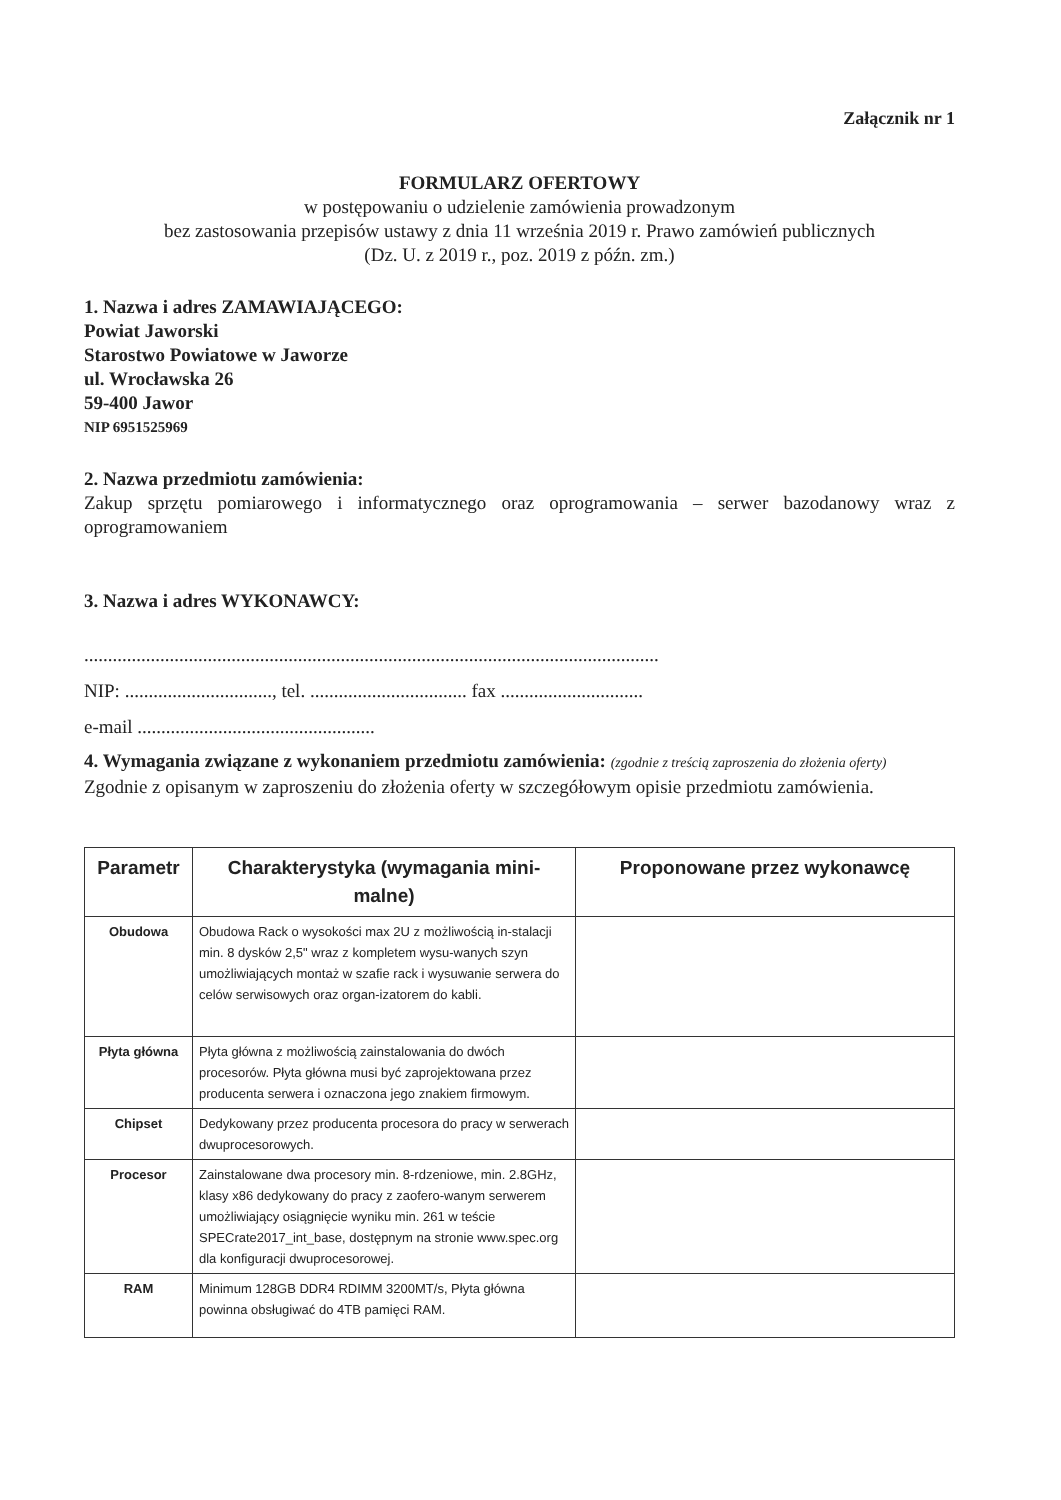Załącznik nr 1
FORMULARZ OFERTOWY
w postępowaniu o udzielenie zamówienia prowadzonym
bez zastosowania przepisów ustawy z dnia 11 września 2019 r. Prawo zamówień publicznych
(Dz. U. z 2019 r., poz. 2019 z późn. zm.)
1. Nazwa i adres ZAMAWIAJĄCEGO:
Powiat Jaworski
Starostwo Powiatowe w Jaworze
ul. Wrocławska 26
59-400 Jawor
NIP 6951525969
2. Nazwa przedmiotu zamówienia:
Zakup sprzętu pomiarowego i informatycznego oraz oprogramowania – serwer bazodanowy wraz z oprogramowaniem
3. Nazwa i adres WYKONAWCY:
.........................................................................................................................
NIP: ..............................., tel. ................................. fax ..............................
e-mail ..................................................
4. Wymagania związane z wykonaniem przedmiotu zamówienia: (zgodnie z treścią zaproszenia do złożenia oferty)
Zgodnie z opisanym w zaproszeniu do złożenia oferty w szczegółowym opisie przedmiotu zamówienia.
| Parametr | Charakterystyka (wymagania mini-malne) | Proponowane przez wykonawcę |
| --- | --- | --- |
| Obudowa | Obudowa Rack o wysokości max 2U z możliwością in-stalacji min. 8 dysków 2,5" wraz z kompletem wysu-wanych szyn umożliwiających montaż w szafie rack i wysuwanie serwera do celów serwisowych oraz organ-izatorem do kabli. | |
| Płyta główna | Płyta główna z możliwością zainstalowania do dwóch procesorów. Płyta główna musi być zaprojektowana przez producenta serwera i oznaczona jego znakiem firmowym. | |
| Chipset | Dedykowany przez producenta procesora do pracy w serwerach dwuprocesorowych. | |
| Procesor | Zainstalowane dwa procesory min. 8-rdzeniowe, min. 2.8GHz, klasy x86 dedykowany do pracy z zaofero-wanym serwerem umożliwiający osiągnięcie wyniku min. 261 w teście SPECrate2017_int_base, dostępnym na stronie www.spec.org dla konfiguracji dwuprocesorowej. | |
| RAM | Minimum 128GB DDR4 RDIMM 3200MT/s, Płyta główna powinna obsługiwać do 4TB pamięci RAM. | |